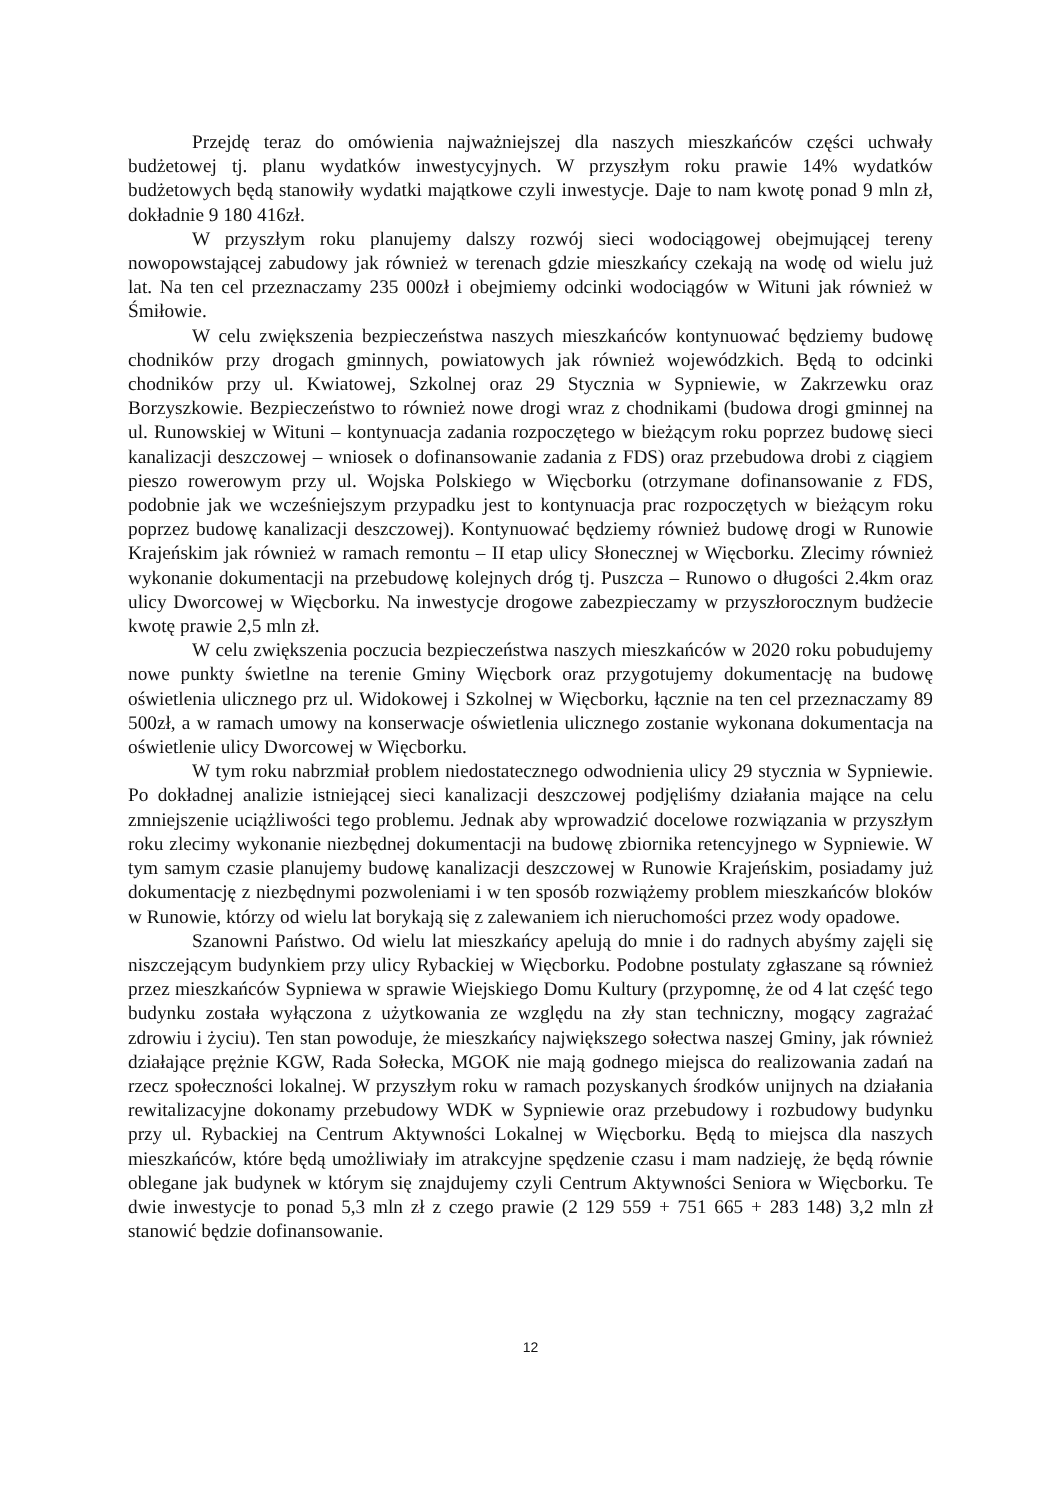Przejdę teraz do omówienia najważniejszej dla naszych mieszkańców części uchwały budżetowej tj. planu wydatków inwestycyjnych. W przyszłym roku prawie 14% wydatków budżetowych będą stanowiły wydatki majątkowe czyli inwestycje. Daje to nam kwotę ponad 9 mln zł, dokładnie 9 180 416zł.
W przyszłym roku planujemy dalszy rozwój sieci wodociągowej obejmującej tereny nowopowstającej zabudowy jak również w terenach gdzie mieszkańcy czekają na wodę od wielu już lat. Na ten cel przeznaczamy 235 000zł i obejmiemy odcinki wodociągów w Wituni jak również w Śmiłowie.
W celu zwiększenia bezpieczeństwa naszych mieszkańców kontynuować będziemy budowę chodników przy drogach gminnych, powiatowych jak również wojewódzkich. Będą to odcinki chodników przy ul. Kwiatowej, Szkolnej oraz 29 Stycznia w Sypniewie, w Zakrzewku oraz Borzyszkowie. Bezpieczeństwo to również nowe drogi wraz z chodnikami (budowa drogi gminnej na ul. Runowskiej w Wituni – kontynuacja zadania rozpoczętego w bieżącym roku poprzez budowę sieci kanalizacji deszczowej – wniosek o dofinansowanie zadania z FDS) oraz przebudowa drobi z ciągiem pieszo rowerowym przy ul. Wojska Polskiego w Więcborku (otrzymane dofinansowanie z FDS, podobnie jak we wcześniejszym przypadku jest to kontynuacja prac rozpoczętych w bieżącym roku poprzez budowę kanalizacji deszczowej). Kontynuować będziemy również budowę drogi w Runowie Krajeńskim jak również w ramach remontu – II etap ulicy Słonecznej w Więcborku. Zlecimy również wykonanie dokumentacji na przebudowę kolejnych dróg tj. Puszcza – Runowo o długości 2.4km oraz ulicy Dworcowej w Więcborku. Na inwestycje drogowe zabezpieczamy w przyszłorocznym budżecie kwotę prawie 2,5 mln zł.
W celu zwiększenia poczucia bezpieczeństwa naszych mieszkańców w 2020 roku pobudujemy nowe punkty świetlne na terenie Gminy Więcbork oraz przygotujemy dokumentację na budowę oświetlenia ulicznego prz ul. Widokowej i Szkolnej w Więcborku, łącznie na ten cel przeznaczamy 89 500zł, a w ramach umowy na konserwacje oświetlenia ulicznego zostanie wykonana dokumentacja na oświetlenie ulicy Dworcowej w Więcborku.
W tym roku nabrzmiał problem niedostatecznego odwodnienia ulicy 29 stycznia w Sypniewie. Po dokładnej analizie istniejącej sieci kanalizacji deszczowej podjęliśmy działania mające na celu zmniejszenie uciążliwości tego problemu. Jednak aby wprowadzić docelowe rozwiązania w przyszłym roku zlecimy wykonanie niezbędnej dokumentacji na budowę zbiornika retencyjnego w Sypniewie. W tym samym czasie planujemy budowę kanalizacji deszczowej w Runowie Krajeńskim, posiadamy już dokumentację z niezbędnymi pozwoleniami i w ten sposób rozwiążemy problem mieszkańców bloków w Runowie, którzy od wielu lat borykają się z zalewaniem ich nieruchomości przez wody opadowe.
Szanowni Państwo. Od wielu lat mieszkańcy apelują do mnie i do radnych abyśmy zajęli się niszczejącym budynkiem przy ulicy Rybackiej w Więcborku. Podobne postulaty zgłaszane są również przez mieszkańców Sypniewa w sprawie Wiejskiego Domu Kultury (przypomnę, że od 4 lat część tego budynku została wyłączona z użytkowania ze względu na zły stan techniczny, mogący zagrażać zdrowiu i życiu). Ten stan powoduje, że mieszkańcy największego sołectwa naszej Gminy, jak również działające prężnie KGW, Rada Sołecka, MGOK nie mają godnego miejsca do realizowania zadań na rzecz społeczności lokalnej. W przyszłym roku w ramach pozyskanych środków unijnych na działania rewitalizacyjne dokonamy przebudowy WDK w Sypniewie oraz przebudowy i rozbudowy budynku przy ul. Rybackiej na Centrum Aktywności Lokalnej w Więcborku. Będą to miejsca dla naszych mieszkańców, które będą umożliwiały im atrakcyjne spędzenie czasu i mam nadzieję, że będą równie oblegane jak budynek w którym się znajdujemy czyli Centrum Aktywności Seniora w Więcborku. Te dwie inwestycje to ponad 5,3 mln zł z czego prawie (2 129 559 + 751 665 + 283 148) 3,2 mln zł stanowić będzie dofinansowanie.
12